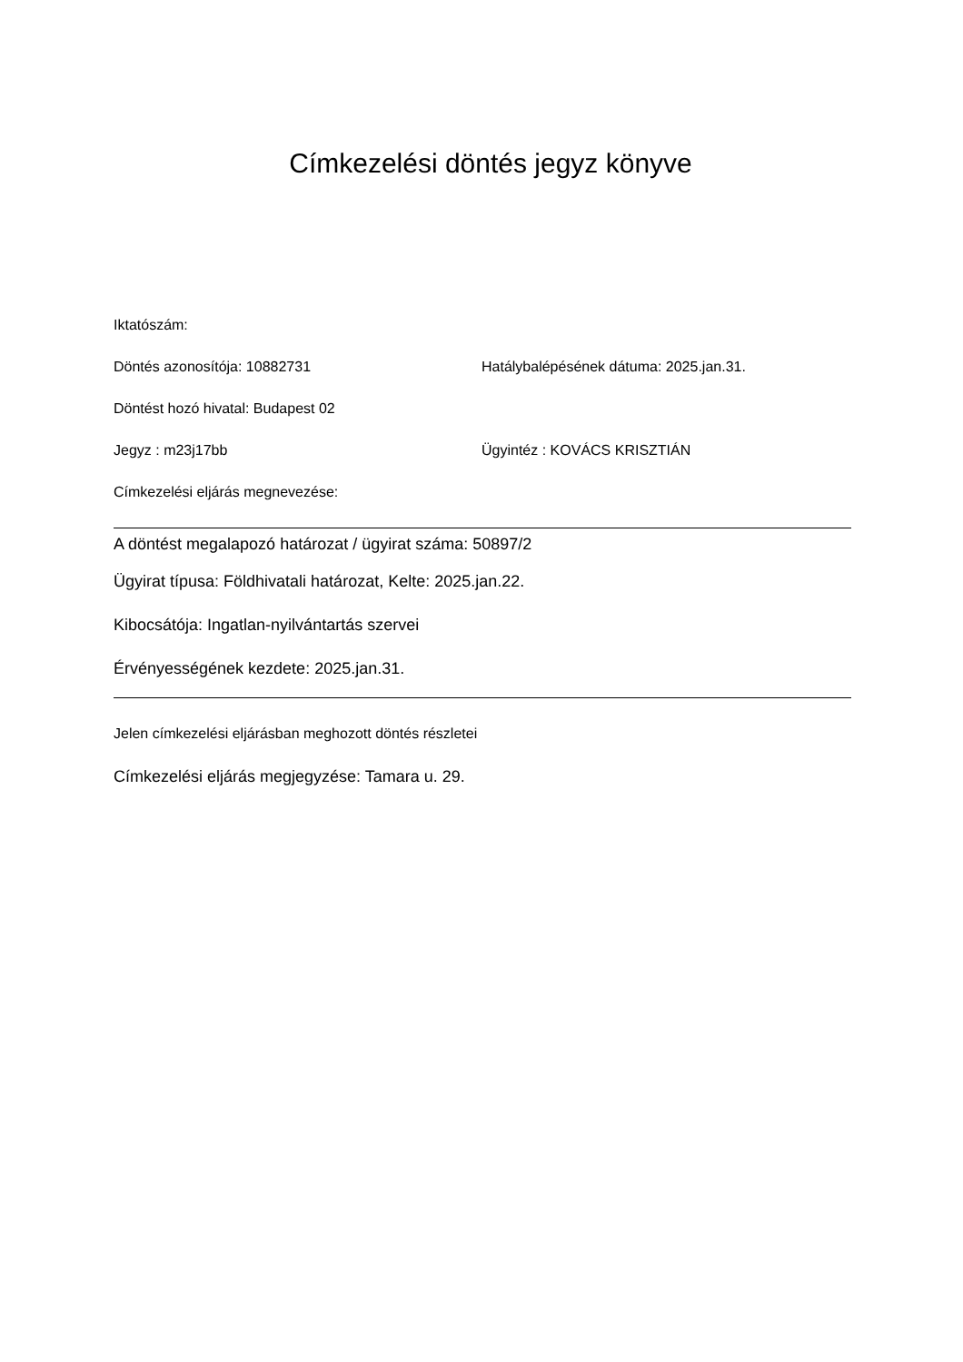Címkezelési döntés jegyz könyve
Iktatószám:
Döntés azonosítója: 10882731 Hatálybalépésének dátuma: 2025.jan.31.
Döntést hozó hivatal: Budapest 02
Jegyz : m23j17bb Ügyintéz : KOVÁCS KRISZTIÁN
Címkezelési eljárás megnevezése:
A döntést megalapozó határozat / ügyirat száma: 50897/2
Ügyirat típusa: Földhivatali határozat, Kelte: 2025.jan.22.
Kibocsátója: Ingatlan-nyilvántartás szervei
Érvényességének kezdete: 2025.jan.31.
Jelen címkezelési eljárásban meghozott döntés részletei
Címkezelési eljárás megjegyzése: Tamara u. 29.